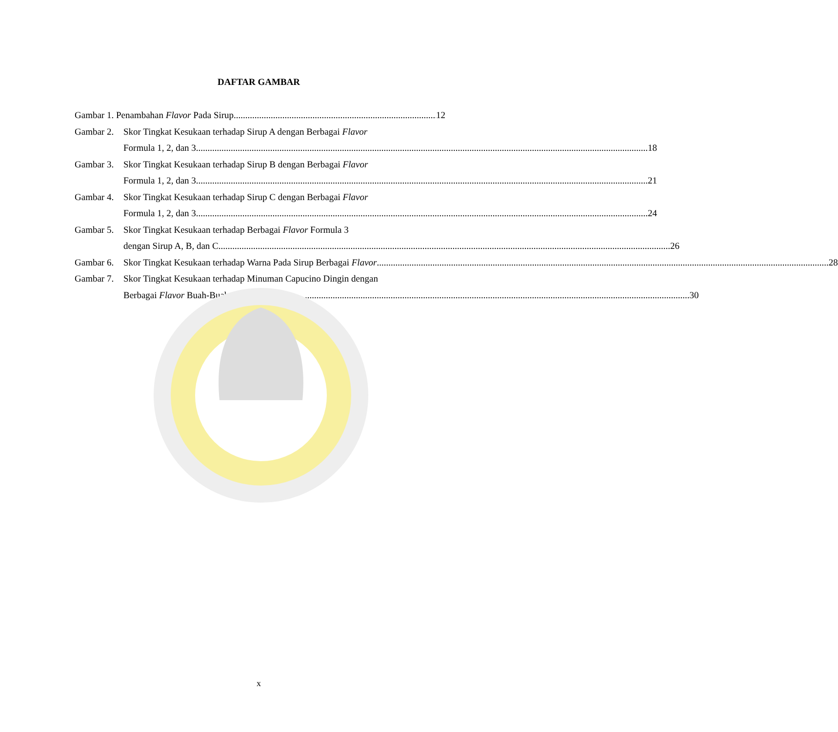DAFTAR GAMBAR
Gambar 1. Penambahan Flavor Pada Sirup 12
Gambar 2. Skor Tingkat Kesukaan terhadap Sirup A dengan Berbagai Flavor
Formula 1, 2, dan 3 18
Gambar 3. Skor Tingkat Kesukaan terhadap Sirup B dengan Berbagai Flavor
Formula 1, 2, dan 3 21
Gambar 4. Skor Tingkat Kesukaan terhadap Sirup C dengan Berbagai Flavor
Formula 1, 2, dan 3 24
Gambar 5. Skor Tingkat Kesukaan terhadap Berbagai Flavor Formula 3
dengan Sirup A, B, dan C 26
Gambar 6. Skor Tingkat Kesukaan terhadap Warna Pada Sirup Berbagai Flavor 28
Gambar 7. Skor Tingkat Kesukaan terhadap Minuman Capucino Dingin dengan
Berbagai Flavor Buah-Buahan 30
x